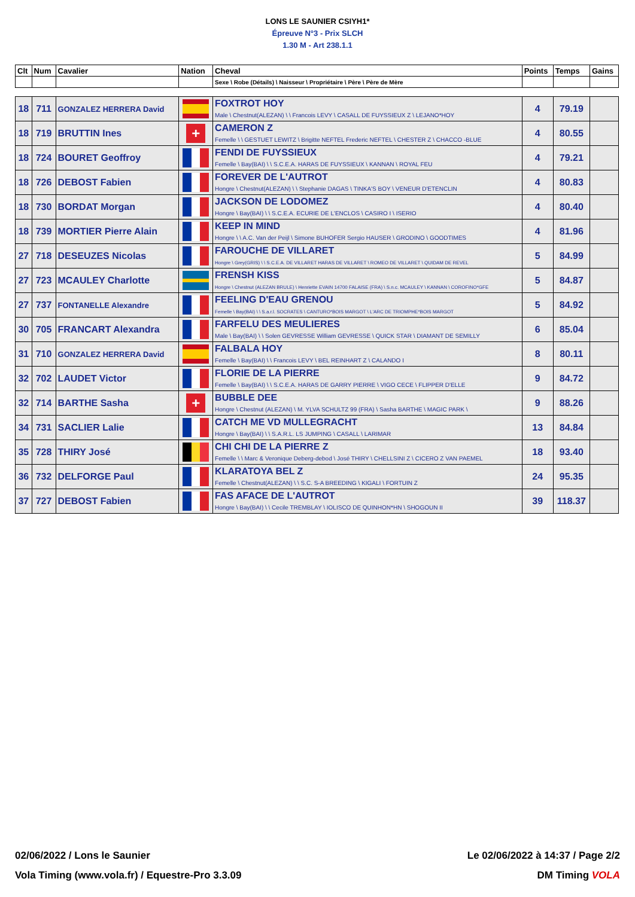LONS LE SAUNIER CSIYH1*
Épreuve N°3 - Prix SLCH
1.30 M - Art 238.1.1
| Clt | Num | Cavalier | Nation | Cheval | Points | Temps | Gains |
| --- | --- | --- | --- | --- | --- | --- | --- |
| | | | | Sexe \ Robe (Détails) \ Naisseur \ Propriétaire \ Père \ Père de Mère | | | |
| 18 | 711 | GONZALEZ HERRERA David | | FOXTROT HOY Male \ Chestnut(ALEZAN) \ \ Francois LEVY \ CASALL DE FUYSSIEUX Z \ LEJANO*HOY | 4 | 79.19 | |
| 18 | 719 | BRUTTIN Ines | + | CAMERON Z Femelle \ \ GESTUET LEWITZ \ Brigitte NEFTEL Frederic NEFTEL \ CHESTER Z \ CHACCO -BLUE | 4 | 80.55 | |
| 18 | 724 | BOURET Geoffroy | | FENDI DE FUYSSIEUX Femelle \ Bay(BAI) \ \ S.C.E.A. HARAS DE FUYSSIEUX \ KANNAN \ ROYAL FEU | 4 | 79.21 | |
| 18 | 726 | DEBOST Fabien | | FOREVER DE L'AUTROT Hongre \ Chestnut(ALEZAN) \ \ Stephanie DAGAS \ TINKA'S BOY \ VENEUR D'ETENCLIN | 4 | 80.83 | |
| 18 | 730 | BORDAT Morgan | | JACKSON DE LODOMEZ Hongre \ Bay(BAI) \ \ S.C.E.A. ECURIE DE L'ENCLOS \ CASIRO I \ ISERIO | 4 | 80.40 | |
| 18 | 739 | MORTIER Pierre Alain | | KEEP IN MIND Hongre \ \ A.C. Van der Peijl \ Simone BUHOFER Sergio HAUSER \ GRODINO \ GOODTIMES | 4 | 81.96 | |
| 27 | 718 | DESEUZES Nicolas | | FAROUCHE DE VILLARET Hongre \ Grey(GRIS) \ \ S.C.E.A. DE VILLARET HARAS DE VILLARET \ ROMEO DE VILLARET \ QUIDAM DE REVEL | 5 | 84.99 | |
| 27 | 723 | MCAULEY Charlotte | | FRENSH KISS Hongre \ Chestnut (ALEZAN BRULE) \ Henriette EVAIN 14700 FALAISE (FRA) \ S.n.c. MCAULEY \ KANNAN \ COROFINO*GFE | 5 | 84.87 | |
| 27 | 737 | FONTANELLE Alexandre | | FEELING D'EAU GRENOU Femelle \ Bay(BAI) \ \ S.a.r.l. SOCRATES \ CANTURO*BOIS MARGOT \ L'ARC DE TRIOMPHE*BOIS MARGOT | 5 | 84.92 | |
| 30 | 705 | FRANCART Alexandra | | FARFELU DES MEULIERES Male \ Bay(BAI) \ \ Solen GEVRESSE William GEVRESSE \ QUICK STAR \ DIAMANT DE SEMILLY | 6 | 85.04 | |
| 31 | 710 | GONZALEZ HERRERA David | | FALBALA HOY Femelle \ Bay(BAI) \ \ Francois LEVY \ BEL REINHART Z \ CALANDO I | 8 | 80.11 | |
| 32 | 702 | LAUDET Victor | | FLORIE DE LA PIERRE Femelle \ Bay(BAI) \ \ S.C.E.A. HARAS DE GARRY PIERRE \ VIGO CECE \ FLIPPER D'ELLE | 9 | 84.72 | |
| 32 | 714 | BARTHE Sasha | + | BUBBLE DEE Hongre \ Chestnut (ALEZAN) \ M. YLVA SCHULTZ 99 (FRA) \ Sasha BARTHE \ MAGIC PARK \ | 9 | 88.26 | |
| 34 | 731 | SACLIER Lalie | | CATCH ME VD MULLEGRACHT Hongre \ Bay(BAI) \ \ S.A.R.L. LS JUMPING \ CASALL \ LARIMAR | 13 | 84.84 | |
| 35 | 728 | THIRY José | | CHI CHI DE LA PIERRE Z Femelle \ \ Marc & Veronique Deberg-debod \ José THIRY \ CHELLSINI Z \ CICERO Z VAN PAEMEL | 18 | 93.40 | |
| 36 | 732 | DELFORGE Paul | | KLARATOYA BEL Z Femelle \ Chestnut(ALEZAN) \ \ S.C. S-A BREEDING \ KIGALI \ FORTUIN Z | 24 | 95.35 | |
| 37 | 727 | DEBOST Fabien | | FAS AFACE DE L'AUTROT Hongre \ Bay(BAI) \ \ Cecile TREMBLAY \ IOLISCO DE QUINHON*HN \ SHOGOUN II | 39 | 118.37 | |
02/06/2022 / Lons le Saunier Le 02/06/2022 à 14:37 / Page 2/2
Vola Timing (www.vola.fr) / Equestre-Pro 3.3.09 DM Timing VOLA